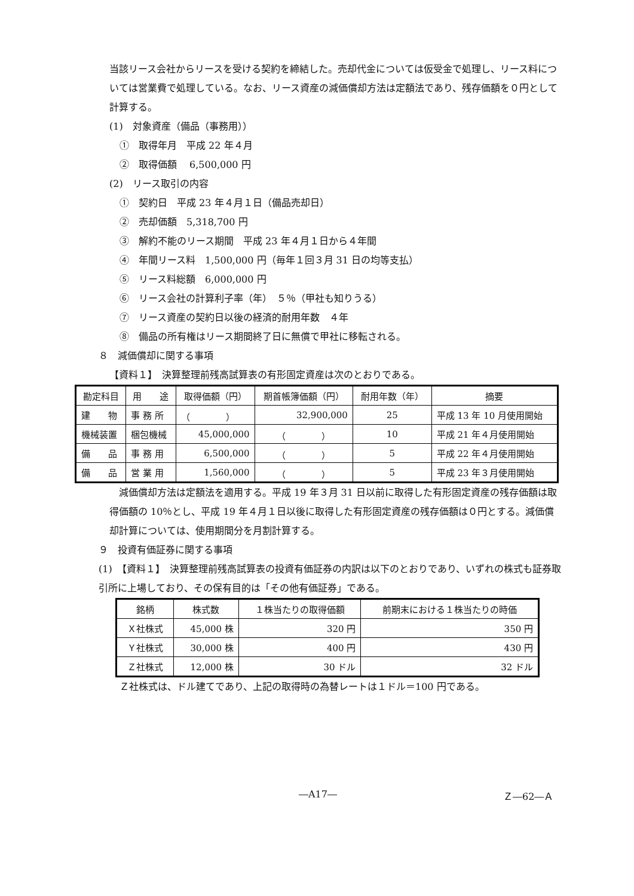当該リース会社からリースを受ける契約を締結した。売却代金については仮受金で処理し、リース料については営業費で処理している。なお、リース資産の減価償却方法は定額法であり、残存価額を０円として計算する。
(1)　対象資産（備品（事務用））
①　取得年月　平成 22 年４月
②　取得価額　 6,500,000 円
(2)　リース取引の内容
①　契約日　平成 23 年４月１日（備品売却日）
②　売却価額　5,318,700 円
③　解約不能のリース期間　平成 23 年４月１日から４年間
④　年間リース料　1,500,000 円（毎年１回３月 31 日の均等支払）
⑤　リース料総額　6,000,000 円
⑥　リース会社の計算利子率（年）　５％（甲社も知りうる）
⑦　リース資産の契約日以後の経済的耐用年数　４年
⑧　備品の所有権はリース期間終了日に無償で甲社に移転される。
８　減価償却に関する事項
【資料１】　決算整理前残高試算表の有形固定資産は次のとおりである。
| 勘定科目 | 用 途 | 取得価額（円） | 期首帳簿価額（円） | 耐用年数（年） | 摘要 |
| --- | --- | --- | --- | --- | --- |
| 建 物 | 事 務 所 | （ ） | 32,900,000 | 25 | 平成 13 年 10 月使用開始 |
| 機械装置 | 梱包機械 | 45,000,000 | （ ） | 10 | 平成 21 年４月使用開始 |
| 備 品 | 事 務 用 | 6,500,000 | （ ） | 5 | 平成 22 年４月使用開始 |
| 備 品 | 営 業 用 | 1,560,000 | （ ） | 5 | 平成 23 年３月使用開始 |
　減価償却方法は定額法を適用する。平成 19 年３月 31 日以前に取得した有形固定資産の残存価額は取得価額の 10％とし、平成 19 年４月１日以後に取得した有形固定資産の残存価額は０円とする。減価償却計算については、使用期間分を月割計算する。
９　投資有価証券に関する事項
(1)　【資料１】　決算整理前残高試算表の投資有価証券の内訳は以下のとおりであり、いずれの株式も証券取引所に上場しており、その保有目的は「その他有価証券」である。
| 銘柄 | 株式数 | １株当たりの取得価額 | 前期末における１株当たりの時価 |
| --- | --- | --- | --- |
| Ｘ社株式 | 45,000 株 | 320 円 | 350 円 |
| Ｙ社株式 | 30,000 株 | 400 円 | 430 円 |
| Ｚ社株式 | 12,000 株 | 30 ドル | 32 ドル |
Ｚ社株式は、ドル建てであり、上記の取得時の為替レートは１ドル＝100 円である。
―A17― Ｚ―62―Ａ